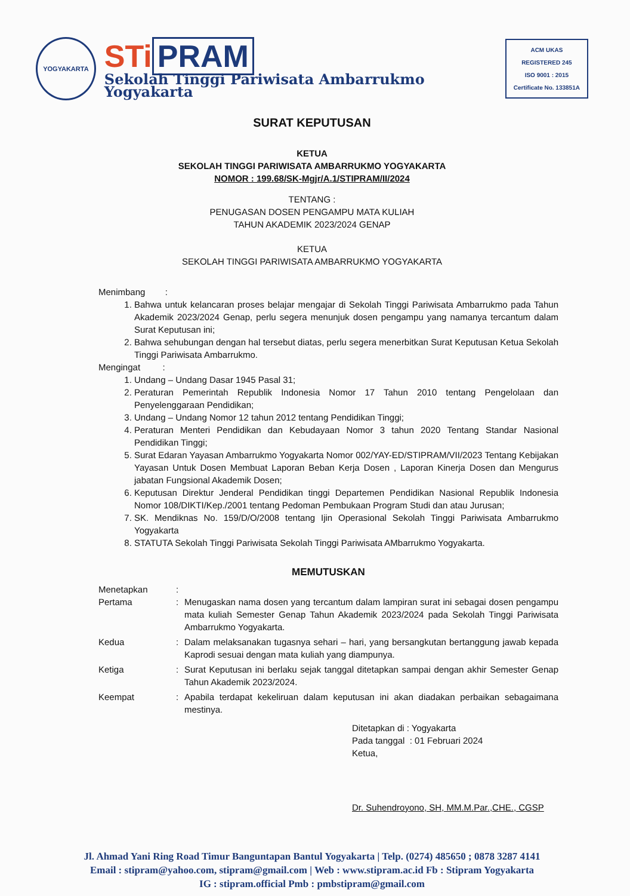YOGYAKARTA
STi PRAM
Sekolah Tinggi Pariwisata Ambarrukmo Yogyakarta
ACM UKAS
REGISTERED 245
ISO 9001 : 2015
Certificate No. 133851A
SURAT KEPUTUSAN
KETUA
SEKOLAH TINGGI PARIWISATA AMBARRUKMO YOGYAKARTA
NOMOR : 199.68/SK-Mgjr/A.1/STIPRAM/II/2024
TENTANG :
PENUGASAN DOSEN PENGAMPU MATA KULIAH
TAHUN AKADEMIK 2023/2024 GENAP
KETUA
SEKOLAH TINGGI PARIWISATA AMBARRUKMO YOGYAKARTA
Menimbang :
1. Bahwa untuk kelancaran proses belajar mengajar di Sekolah Tinggi Pariwisata Ambarrukmo pada Tahun Akademik 2023/2024 Genap, perlu segera menunjuk dosen pengampu yang namanya tercantum dalam Surat Keputusan ini;
2. Bahwa sehubungan dengan hal tersebut diatas, perlu segera menerbitkan Surat Keputusan Ketua Sekolah Tinggi Pariwisata Ambarrukmo.
Mengingat :
1. Undang – Undang Dasar 1945 Pasal 31;
2. Peraturan Pemerintah Republik Indonesia Nomor 17 Tahun 2010 tentang Pengelolaan dan Penyelenggaraan Pendidikan;
3. Undang – Undang Nomor 12 tahun 2012 tentang Pendidikan Tinggi;
4. Peraturan Menteri Pendidikan dan Kebudayaan Nomor 3 tahun 2020 Tentang Standar Nasional Pendidikan Tinggi;
5. Surat Edaran Yayasan Ambarrukmo Yogyakarta Nomor 002/YAY-ED/STIPRAM/VII/2023 Tentang Kebijakan Yayasan Untuk Dosen Membuat Laporan Beban Kerja Dosen , Laporan Kinerja Dosen dan Mengurus jabatan Fungsional Akademik Dosen;
6. Keputusan Direktur Jenderal Pendidikan tinggi Departemen Pendidikan Nasional Republik Indonesia Nomor 108/DIKTI/Kep./2001 tentang Pedoman Pembukaan Program Studi dan atau Jurusan;
7. SK. Mendiknas No. 159/D/O/2008 tentang Ijin Operasional Sekolah Tinggi Pariwisata Ambarrukmo Yogyakarta
8. STATUTA Sekolah Tinggi Pariwisata Sekolah Tinggi Pariwisata AMbarrukmo Yogyakarta.
MEMUTUSKAN
Menetapkan :
Pertama : Menugaskan nama dosen yang tercantum dalam lampiran surat ini sebagai dosen pengampu mata kuliah Semester Genap Tahun Akademik 2023/2024 pada Sekolah Tinggi Pariwisata Ambarrukmo Yogyakarta.
Kedua : Dalam melaksanakan tugasnya sehari – hari, yang bersangkutan bertanggung jawab kepada Kaprodi sesuai dengan mata kuliah yang diampunya.
Ketiga : Surat Keputusan ini berlaku sejak tanggal ditetapkan sampai dengan akhir Semester Genap Tahun Akademik 2023/2024.
Keempat : Apabila terdapat kekeliruan dalam keputusan ini akan diadakan perbaikan sebagaimana mestinya.
Ditetapkan di : Yogyakarta
Pada tanggal : 01 Februari 2024
Ketua,
Dr. Suhendroyono, SH, MM.M.Par.,CHE., CGSP
Jl. Ahmad Yani Ring Road Timur Banguntapan Bantul Yogyakarta | Telp. (0274) 485650 ; 0878 3287 4141
Email : stipram@yahoo.com, stipram@gmail.com | Web : www.stipram.ac.id Fb : Stipram Yogyakarta
IG : stipram.official Pmb : pmbstipram@gmail.com